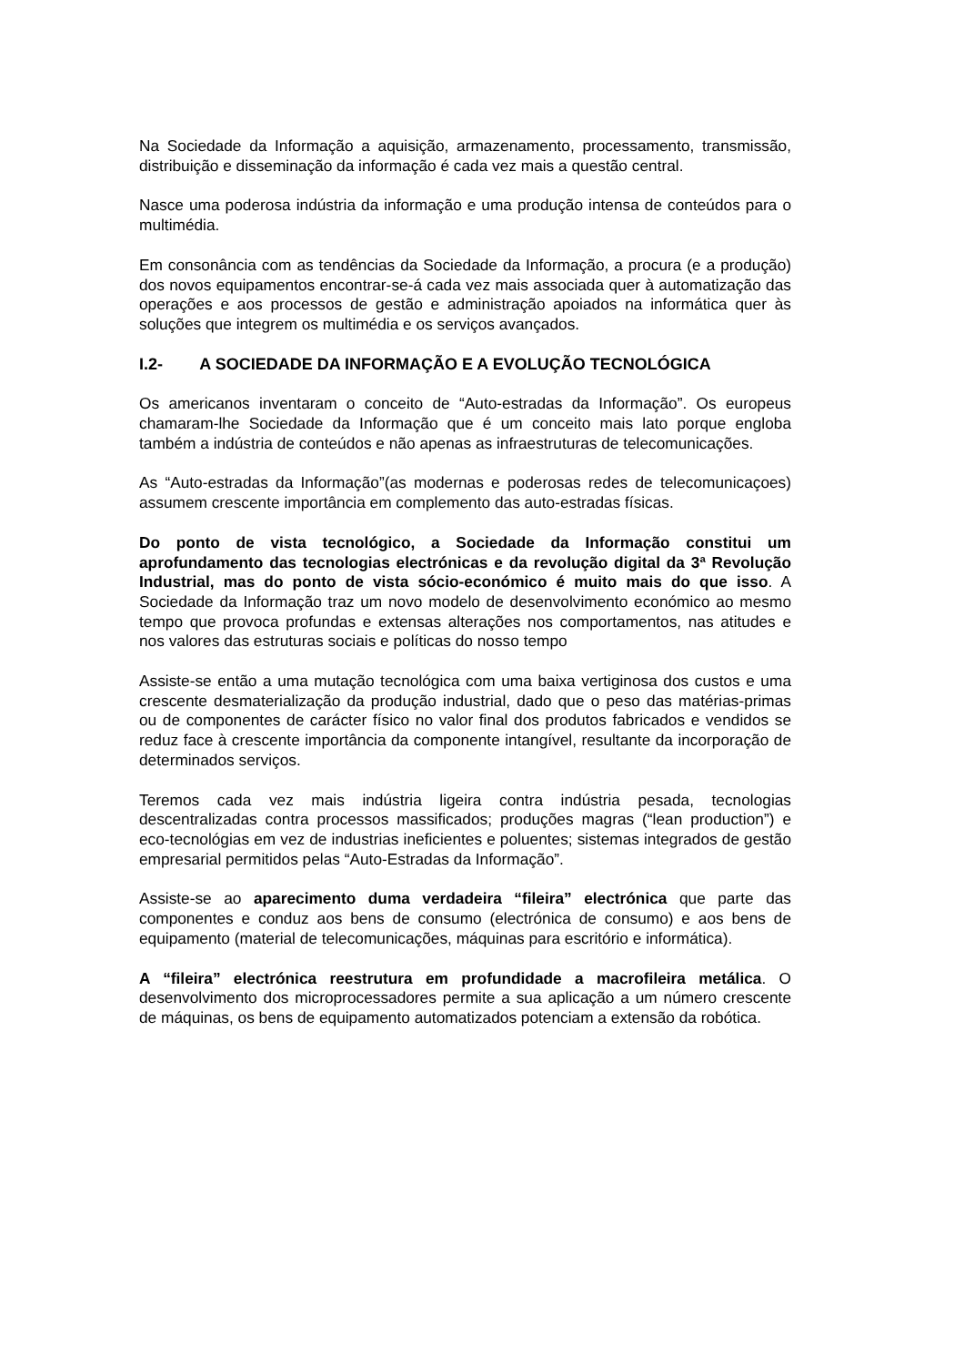Na Sociedade da Informação a aquisição, armazenamento, processamento, transmissão, distribuição e disseminação da informação é cada vez mais a questão central.
Nasce uma poderosa indústria da informação e uma produção intensa de conteúdos para o multimédia.
Em consonância com as tendências da Sociedade da Informação, a procura (e a produção) dos novos equipamentos encontrar-se-á cada vez mais associada quer à automatização das operações e aos processos de gestão e administração apoiados na informática quer às soluções que integrem os multimédia e os serviços avançados.
I.2- A SOCIEDADE DA INFORMAÇÃO E A EVOLUÇÃO TECNOLÓGICA
Os americanos inventaram o conceito de “Auto-estradas da Informação”. Os europeus chamaram-lhe Sociedade da Informação que é um conceito mais lato porque engloba também a indústria de conteúdos e não apenas as infraestruturas de telecomunicações.
As “Auto-estradas da Informação”(as modernas e poderosas redes de telecomunicaçoes) assumem crescente importância em complemento das auto-estradas físicas.
Do ponto de vista tecnológico, a Sociedade da Informação constitui um aprofundamento das tecnologias electrónicas e da revolução digital da 3ª Revolução Industrial, mas do ponto de vista sócio-económico é muito mais do que isso. A Sociedade da Informação traz um novo modelo de desenvolvimento económico ao mesmo tempo que provoca profundas e extensas alterações nos comportamentos, nas atitudes e nos valores das estruturas sociais e políticas do nosso tempo
Assiste-se então a uma mutação tecnológica com uma baixa vertiginosa dos custos e uma crescente desmaterialização da produção industrial, dado que o peso das matérias-primas ou de componentes de carácter físico no valor final dos produtos fabricados e vendidos se reduz face à crescente importância da componente intangível, resultante da incorporação de determinados serviços.
Teremos cada vez mais indústria ligeira contra indústria pesada, tecnologias descentralizadas contra processos massificados; produções magras (“lean production”) e eco-tecnológias em vez de industrias ineficientes e poluentes; sistemas integrados de gestão empresarial permitidos pelas “Auto-Estradas da Informação”.
Assiste-se ao aparecimento duma verdadeira “fileira” electrónica que parte das componentes e conduz aos bens de consumo (electrónica de consumo) e aos bens de equipamento (material de telecomunicações, máquinas para escritório e informática).
A “fileira” electrónica reestrutura em profundidade a macrofileira metálica. O desenvolvimento dos microprocessadores permite a sua aplicação a um número crescente de máquinas, os bens de equipamento automatizados potenciam a extensão da robótica.